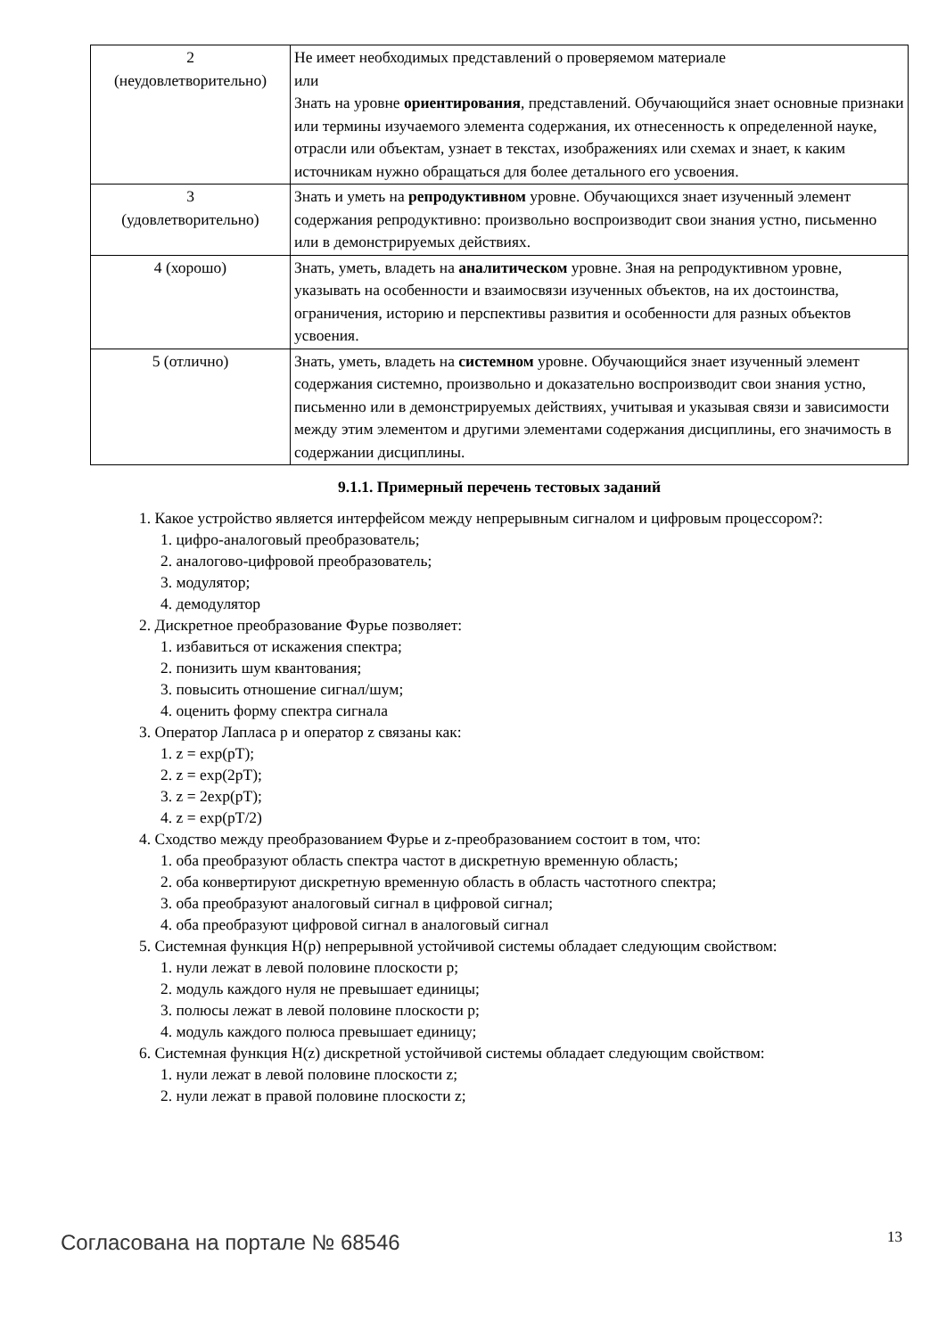| 2 (неудовлетворительно) | Не имеет необходимых представлений о проверяемом материале или Знать на уровне ориентирования , представлений. Обучающийся знает основные признаки или термины изучаемого элемента содержания, их отнесенность к определенной науке, отрасли или объектам, узнает в текстах, изображениях или схемах и знает, к каким источникам нужно обращаться для более детального его усвоения. |
| 3 (удовлетворительно) | Знать и уметь на репродуктивном уровне. Обучающихся знает изученный элемент содержания репродуктивно: произвольно воспроизводит свои знания устно, письменно или в демонстрируемых действиях. |
| 4 (хорошо) | Знать, уметь, владеть на аналитическом уровне. Зная на репродуктивном уровне, указывать на особенности и взаимосвязи изученных объектов, на их достоинства, ограничения, историю и перспективы развития и особенности для разных объектов усвоения. |
| 5 (отлично) | Знать, уметь, владеть на системном уровне. Обучающийся знает изученный элемент содержания системно, произвольно и доказательно воспроизводит свои знания устно, письменно или в демонстрируемых действиях, учитывая и указывая связи и зависимости между этим элементом и другими элементами содержания дисциплины, его значимость в содержании дисциплины. |
9.1.1. Примерный перечень тестовых заданий
1. Какое устройство является интерфейсом между непрерывным сигналом и цифровым процессором?:
1. цифро-аналоговый преобразователь;
2. аналогово-цифровой преобразователь;
3. модулятор;
4. демодулятор
2. Дискретное преобразование Фурье позволяет:
1. избавиться от искажения спектра;
2. понизить шум квантования;
3. повысить отношение сигнал/шум;
4. оценить форму спектра сигнала
3. Оператор Лапласа p и оператор z связаны как:
1. z = exp(pT);
2. z = exp(2pT);
3. z = 2exp(pT);
4. z = exp(pT/2)
4. Сходство между преобразованием Фурье и z-преобразованием состоит в том, что:
1. оба преобразуют область спектра частот в дискретную временную область;
2. оба конвертируют дискретную временную область в область частотного спектра;
3. оба преобразуют аналоговый сигнал в цифровой сигнал;
4. оба преобразуют цифровой сигнал в аналоговый сигнал
5. Системная функция H(p) непрерывной устойчивой системы обладает следующим свойством:
1. нули лежат в левой половине плоскости p;
2. модуль каждого нуля не превышает единицы;
3. полюсы лежат в левой половине плоскости p;
4. модуль каждого полюса превышает единицу;
6. Системная функция H(z) дискретной устойчивой системы обладает следующим свойством:
1. нули лежат в левой половине плоскости z;
2. нули лежат в правой половине плоскости z;
Согласована на портале № 68546 13